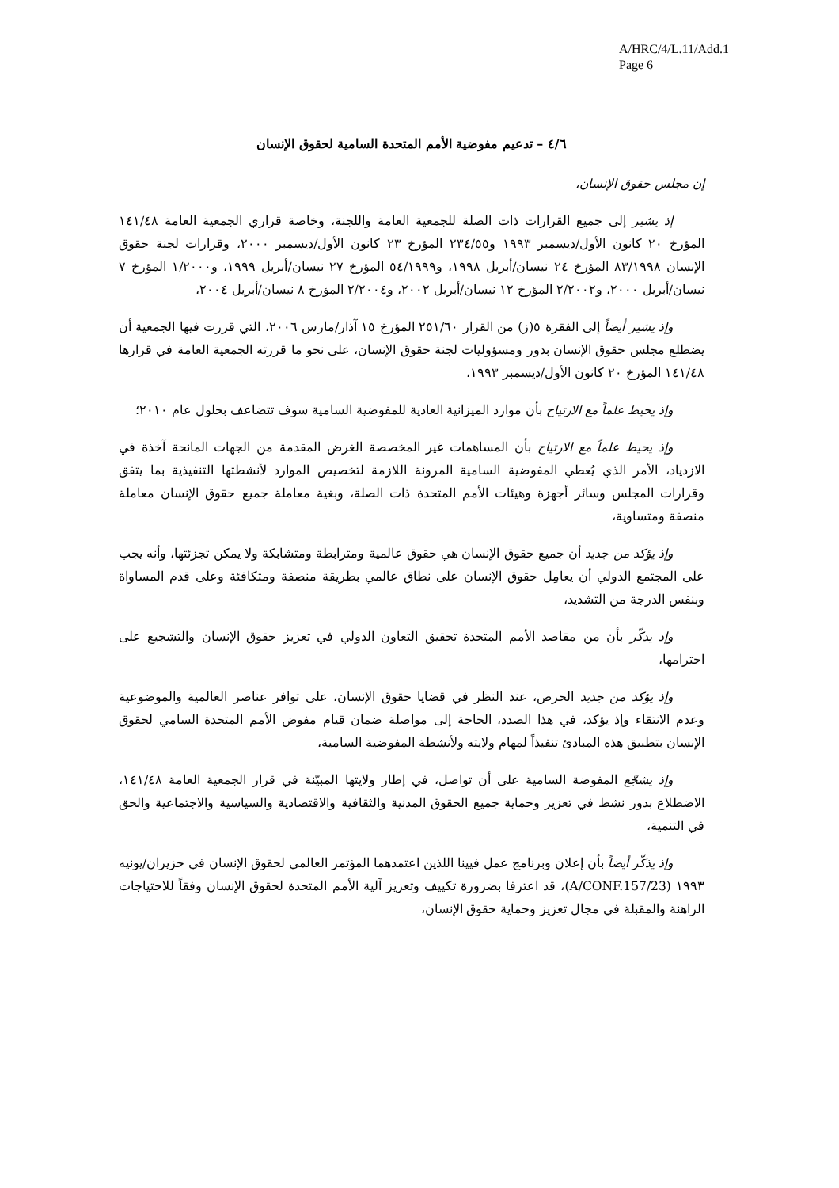A/HRC/4/L.11/Add.1
Page 6
٤/٦ – تدعيم مفوضية الأمم المتحدة السامية لحقوق الإنسان
إن مجلس حقوق الإنسان،
إذ يشير إلى جميع القرارات ذات الصلة للجمعية العامة واللجنة، وخاصة قراري الجمعية العامة ١٤١/٤٨ المؤرخ ٢٠ كانون الأول/ديسمبر ١٩٩٣ و٢٣٤/٥٥ المؤرخ ٢٣ كانون الأول/ديسمبر ٢٠٠٠، وقرارات لجنة حقوق الإنسان ٨٣/١٩٩٨ المؤرخ ٢٤ نيسان/أبريل ١٩٩٨، و٥٤/١٩٩٩ المؤرخ ٢٧ نيسان/أبريل ١٩٩٩، و١/٢٠٠٠ المؤرخ ٧ نيسان/أبريل ٢٠٠٠، و٢/٢٠٠٢ المؤرخ ١٢ نيسان/أبريل ٢٠٠٢، و٢/٢٠٠٤ المؤرخ ٨ نيسان/أبريل ٢٠٠٤،
وإذ يشير أيضاً إلى الفقرة ٥(ز) من القرار ٢٥١/٦٠ المؤرخ ١٥ آذار/مارس ٢٠٠٦، التي قررت فيها الجمعية أن يضطلع مجلس حقوق الإنسان بدور ومسؤوليات لجنة حقوق الإنسان، على نحو ما قررته الجمعية العامة في قرارها ١٤١/٤٨ المؤرخ ٢٠ كانون الأول/ديسمبر ١٩٩٣،
وإذ يحيط علماً مع الارتياح بأن موارد الميزانية العادية للمفوضية السامية سوف تتضاعف بحلول عام ٢٠١٠؛
وإذ يحيط علماً مع الارتياح بأن المساهمات غير المخصصة الغرض المقدمة من الجهات المانحة آخذة في الازدياد، الأمر الذي يُعطي المفوضية السامية المرونة اللازمة لتخصيص الموارد لأنشطتها التنفيذية بما يتفق وقرارات المجلس وسائر أجهزة وهيئات الأمم المتحدة ذات الصلة، وبغية معاملة جميع حقوق الإنسان معاملة منصفة ومتساوية،
وإذ يؤكد من جديد أن جميع حقوق الإنسان هي حقوق عالمية ومترابطة ومتشابكة ولا يمكن تجزئتها، وأنه يجب على المجتمع الدولي أن يعامِل حقوق الإنسان على نطاق عالمي بطريقة منصفة ومتكافئة وعلى قدم المساواة وبنفس الدرجة من التشديد،
وإذ يذكّر بأن من مقاصد الأمم المتحدة تحقيق التعاون الدولي في تعزيز حقوق الإنسان والتشجيع على احترامها،
وإذ يؤكد من جديد الحرص، عند النظر في قضايا حقوق الإنسان، على توافر عناصر العالمية والموضوعية وعدم الانتقاء وإذ يؤكد، في هذا الصدد، الحاجة إلى مواصلة ضمان قيام مفوض الأمم المتحدة السامي لحقوق الإنسان بتطبيق هذه المبادئ تنفيذاً لمهام ولايته ولأنشطة المفوضية السامية،
وإذ يشجّع المفوضة السامية على أن تواصل، في إطار ولايتها المبيّنة في قرار الجمعية العامة ١٤١/٤٨، الاضطلاع بدور نشط في تعزيز وحماية جميع الحقوق المدنية والثقافية والاقتصادية والسياسية والاجتماعية والحق في التنمية،
وإذ يذكّر أيضاً بأن إعلان وبرنامج عمل فيينا اللذين اعتمدهما المؤتمر العالمي لحقوق الإنسان في حزيران/يونيه ١٩٩٣ (A/CONF.157/23)، قد اعترفا بضرورة تكييف وتعزيز آلية الأمم المتحدة لحقوق الإنسان وفقاً للاحتياجات الراهنة والمقبلة في مجال تعزيز وحماية حقوق الإنسان،